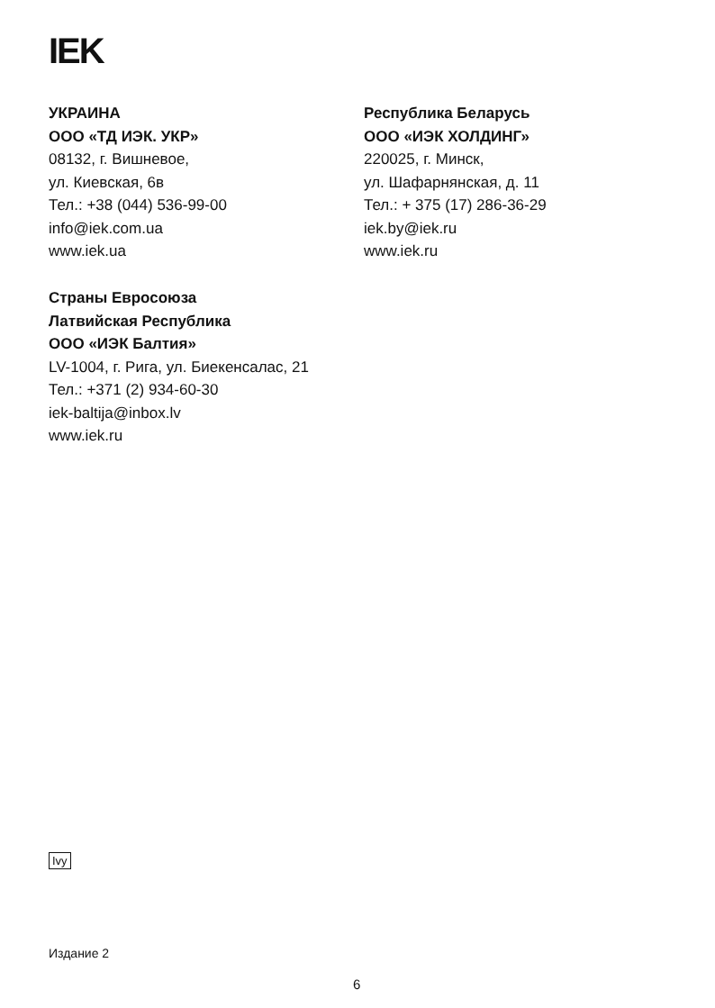IEK
УКРАИНА
ООО «ТД ИЭК. УКР»
08132, г. Вишневое,
ул. Киевская, 6в
Тел.: +38 (044) 536-99-00
info@iek.com.ua
www.iek.ua
Республика Беларусь
ООО «ИЭК ХОЛДИНГ»
220025, г. Минск,
ул. Шафарнянская, д. 11
Тел.: + 375 (17) 286-36-29
iek.by@iek.ru
www.iek.ru
Страны Евросоюза
Латвийская Республика
ООО «ИЭК Балтия»
LV-1004, г. Рига, ул. Биекенсалас, 21
Тел.: +371 (2) 934-60-30
iek-baltija@inbox.lv
www.iek.ru
Ivy
Издание 2
6